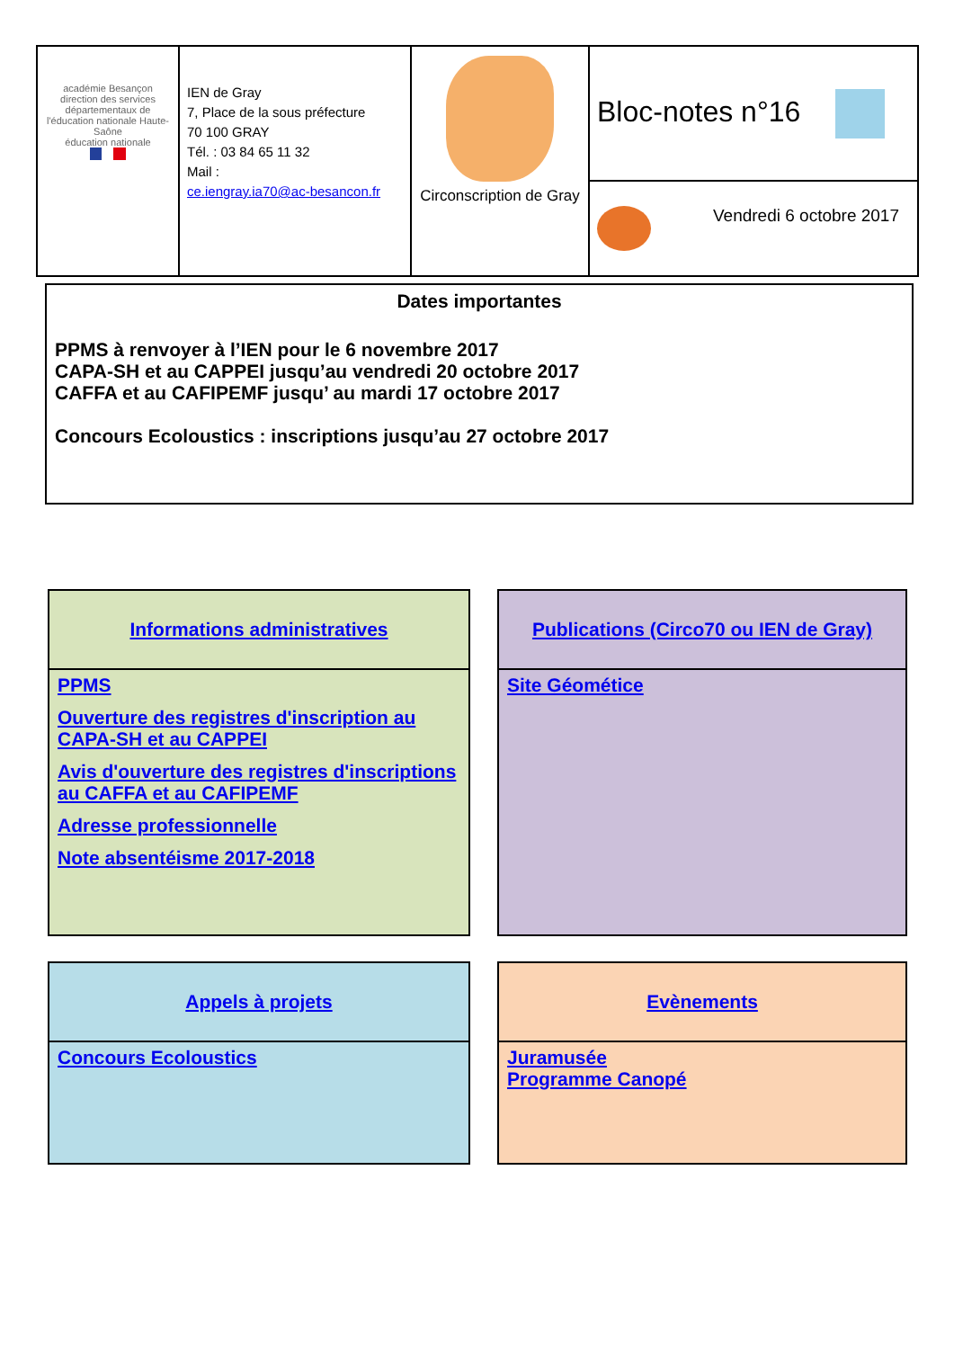| académie Besançon direction des services départementaux de l'éducation nationale Haute-Saône éducation nationale | IEN de Gray 7, Place de la sous préfecture 70 100 GRAY Tél. : 03 84 65 11 32 Mail : ce.iengray.ia70@ac-besancon.fr | Circonscription de Gray | Bloc-notes n°16 |
| | | | Vendredi 6 octobre 2017 |
Dates importantes
PPMS à renvoyer à l’IEN pour le 6 novembre 2017
CAPA-SH et au CAPPEI jusqu’au vendredi 20 octobre 2017
CAFFA et au CAFIPEMF jusqu’ au mardi 17 octobre 2017
Concours Ecoloustics : inscriptions jusqu’au 27 octobre 2017
Informations administratives
PPMS
Ouverture des registres d'inscription au CAPA-SH et au CAPPEI
Avis d'ouverture des registres d'inscriptions au CAFFA et au CAFIPEMF
Adresse professionnelle
Note absentéisme 2017-2018
Publications (Circo70 ou IEN de Gray)
Site Géométice
Appels à projets
Concours Ecoloustics
Evènements
Juramusée
Programme Canopé